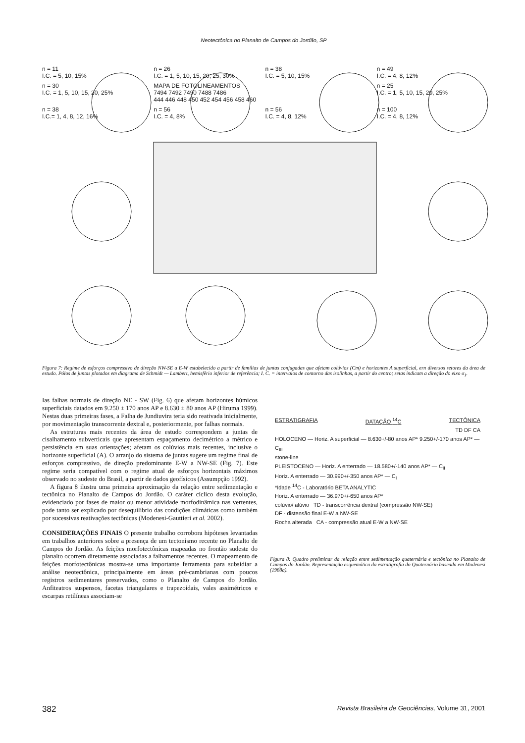Neotectônica no Planalto de Campos do Jordão, SP
n = 11
I.C. = 5, 10, 15%
n = 26
I.C. = 1, 5, 10, 15, 20, 25, 30%
n = 38
I.C. = 5, 10, 15%
n = 49
I.C. = 4, 8, 12%
n = 30
I.C. = 1, 5, 10, 15, 20, 25%
MAPA DE FOTOLINEAMENTOS
7494 7492 7490 7488 7486
444 446 448 450 452 454 456 458 460
n = 25
I.C. = 1, 5, 10, 15, 20, 25%
n = 38
I.C.= 1, 4, 8, 12, 16%
n = 56
I.C. = 4, 8%
n = 56
I.C. = 4, 8, 12%
n = 100
I.C. = 4, 8, 12%
Figura 7: Regime de esforços compressivo de direção NW-SE a E-W estabelecido a partir de famílias de juntas conjugadas que afetam colúvios (Cm) e horizontes A superficial, ern diversos setores da área de estudo. Pólos de juntas plotados em diagrama de Schmidt — Lambert, hemisfério inferior de referência; I. C. = intervalos de contorno das isolinhas, a partir do centro; setas indicam a direção do eixo σ<sub>1</sub>.
Ias falhas normais de direção NE - SW (Fig. 6) que afetam horizontes húmicos superficiais datados em 9.250 ± 170 anos AP e 8.630 ± 80 anos AP (Hiruma 1999). Nestas duas primeiras fases, a Falha de Jundiuvira teria sido reativada inicialmente, por movimentação transcorrente dextral e, posteriormente, por falhas normais.
As estruturas mais recentes da área de estudo correspondem a juntas de cisalhamento subverticais que apresentam espaçamento decimétrico a métrico e persistência em suas orientações; afetam os colúvios mais recentes, inclusive o horizonte superficial (A). O arranjo do sistema de juntas sugere um regime final de esforços compressivo, de direção predominante E-W a NW-SE (Fig. 7). Este regime seria compatível com o regime atual de esforços horizontais máximos observado no sudeste do Brasil, a partir de dados geofísicos (Assumpção 1992).
A figura 8 ilustra uma primeira aproximação da relação entre sedimentação e tectônica no Planalto de Campos do Jordão. O caráter cíclico desta evolução, evidenciado por fases de maior ou menor atividade morfodinâmica nas vertentes, pode tanto ser explicado por desequilíbrio das condições climáticas como também por sucessivas reativações tectônicas (Modenesi-Gauttieri et al. 2002).
CONSIDERAÇÕES FINAIS O presente trabalho corrobora hipóteses levantadas em trabalhos anteriores sobre a presença de um tectonismo recente no Planalto de Campos do Jordão. As feições morfotectônicas mapeadas no frontão sudeste do planalto ocorrem diretamente associadas a falhamentos recentes. O mapeamento de feições morfotectônicas mostra-se uma importante ferramenta para subsidiar a análise neotectônica, principalmente em áreas pré-cambrianas com poucos registros sedimentares preservados, como o Planalto de Campos do Jordão. Anfiteatros suspensos, facetas triangulares e trapezoidais, vales assimétricos e escarpas retilíneas associam-se
ESTRATIGRAFIA DATAÇÃO <sup>14</sup>C TECTÔNICA
TD DF CA
HOLOCENO — Horiz. A superficial — 8.630+/-80 anos AP* 9.250+/-170 anos AP* — C<sub>III</sub>
stone-line
PLEISTOCENO — Horiz. A enterrado — 18.580+/-140 anos AP* — C<sub>II</sub>
Horiz. A enterrado — 30.990+/-350 anos AP* — C<sub>I</sub>
*Idade <sup>14</sup>C - Laboratório BETA ANALYTIC
Horiz. A enterrado — 36.970+/-650 anos AP*
colúvio/ alúvio TD - transcorrência dextral (compressão NW-SE)
DF - distensão final E-W a NW-SE
Rocha alterada CA - compressão atual E-W a NW-SE
Figura 8: Quadro preliminar da relação entre sedimentação quaternária e tectônica no Planalto de Campos do Jordão. Representação esquemática da estratigrafia do Quaternário baseada em Modenesi (1988a).
382 Revista Brasileira de Geociências, Volume 31, 2001